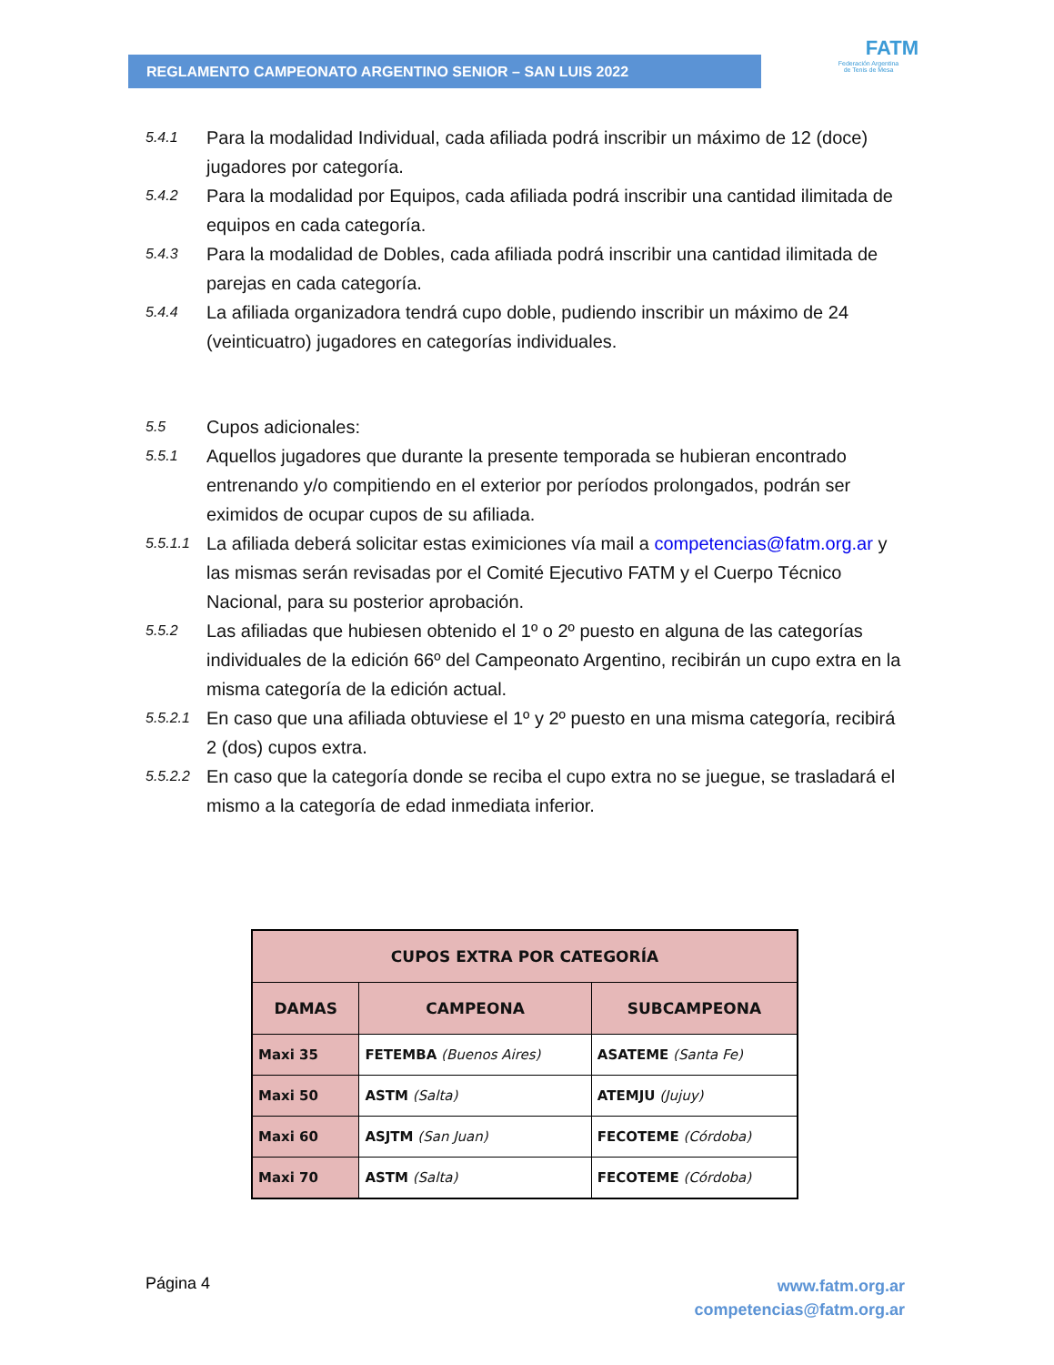REGLAMENTO CAMPEONATO ARGENTINO SENIOR – SAN LUIS 2022
FATM
Federación Argentina
de Tenis de Mesa
5.4.1 Para la modalidad Individual, cada afiliada podrá inscribir un máximo de 12 (doce) jugadores por categoría.
5.4.2 Para la modalidad por Equipos, cada afiliada podrá inscribir una cantidad ilimitada de equipos en cada categoría.
5.4.3 Para la modalidad de Dobles, cada afiliada podrá inscribir una cantidad ilimitada de parejas en cada categoría.
5.4.4 La afiliada organizadora tendrá cupo doble, pudiendo inscribir un máximo de 24 (veinticuatro) jugadores en categorías individuales.
5.5 Cupos adicionales:
5.5.1 Aquellos jugadores que durante la presente temporada se hubieran encontrado entrenando y/o compitiendo en el exterior por períodos prolongados, podrán ser eximidos de ocupar cupos de su afiliada.
5.5.1.1 La afiliada deberá solicitar estas eximiciones vía mail a competencias@fatm.org.ar y las mismas serán revisadas por el Comité Ejecutivo FATM y el Cuerpo Técnico Nacional, para su posterior aprobación.
5.5.2 Las afiliadas que hubiesen obtenido el 1º o 2º puesto en alguna de las categorías individuales de la edición 66º del Campeonato Argentino, recibirán un cupo extra en la misma categoría de la edición actual.
5.5.2.1 En caso que una afiliada obtuviese el 1º y 2º puesto en una misma categoría, recibirá 2 (dos) cupos extra.
5.5.2.2 En caso que la categoría donde se reciba el cupo extra no se juegue, se trasladará el mismo a la categoría de edad inmediata inferior.
| CUPOS EXTRA POR CATEGORÍA | | |
| --- | --- | --- |
| DAMAS | CAMPEONA | SUBCAMPEONA |
| Maxi 35 | FETEMBA (Buenos Aires) | ASATEME (Santa Fe) |
| Maxi 50 | ASTM (Salta) | ATEMJU (Jujuy) |
| Maxi 60 | ASJTM (San Juan) | FECOTEME (Córdoba) |
| Maxi 70 | ASTM (Salta) | FECOTEME (Córdoba) |
Página 4
www.fatm.org.ar
competencias@fatm.org.ar